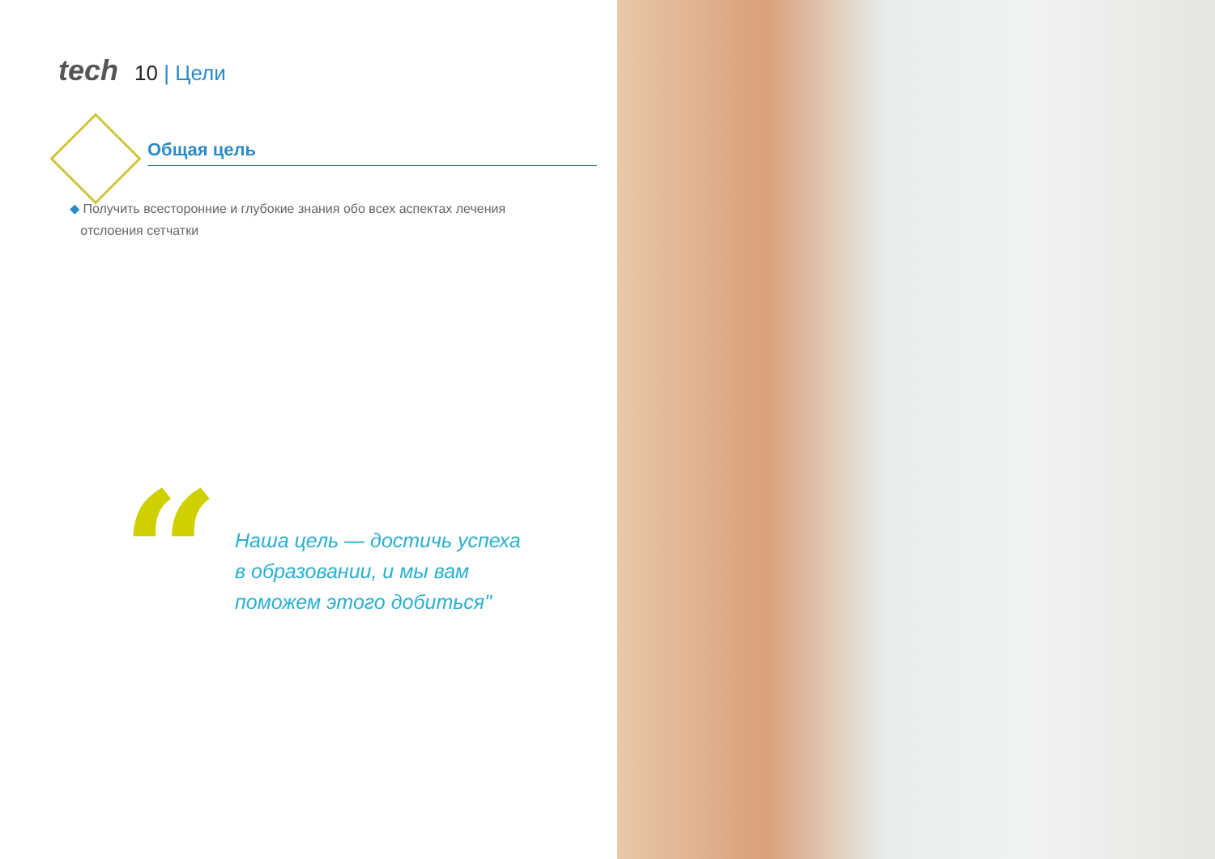tech 10 | Цели
Общая цель
◆ Получить всесторонние и глубокие знания обо всех аспектах лечения
отслоения сетчатки
“
Наша цель — достичь успеха в образовании, и мы вам поможем этого добиться"